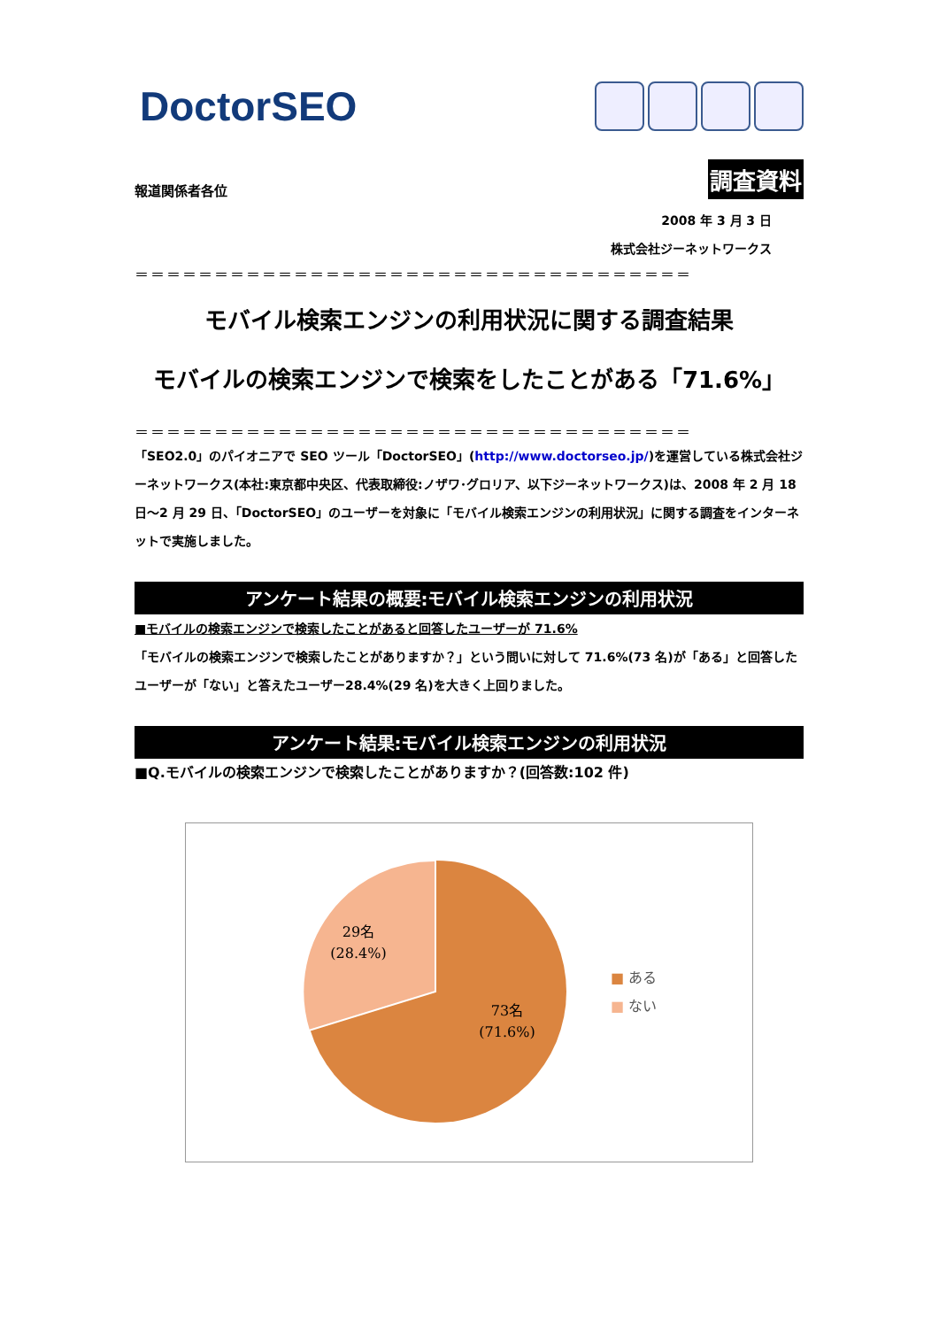DoctorSEO
報道関係者各位 調査資料
2008 年 3 月 3 日
株式会社ジーネットワークス
＝＝＝＝＝＝＝＝＝＝＝＝＝＝＝＝＝＝＝＝＝＝＝＝＝＝＝＝＝＝＝＝＝＝＝
モバイル検索エンジンの利用状況に関する調査結果
モバイルの検索エンジンで検索をしたことがある「71.6%」
＝＝＝＝＝＝＝＝＝＝＝＝＝＝＝＝＝＝＝＝＝＝＝＝＝＝＝＝＝＝＝＝＝＝＝
「SEO2.0」のパイオニアで SEO ツール「DoctorSEO」(http://www.doctorseo.jp/)を運営している株式会社ジーネットワークス(本社:東京都中央区、代表取締役:ノザワ･グロリア、以下ジーネットワークス)は、2008 年 2 月 18 日～2 月 29 日、「DoctorSEO」のユーザーを対象に「モバイル検索エンジンの利用状況」に関する調査をインターネットで実施しました。
アンケート結果の概要:モバイル検索エンジンの利用状況
■モバイルの検索エンジンで検索したことがあると回答したユーザーが 71.6%
「モバイルの検索エンジンで検索したことがありますか？」という問いに対して 71.6%(73 名)が「ある」と回答したユーザーが「ない」と答えたユーザー28.4%(29 名)を大きく上回りました。
アンケート結果:モバイル検索エンジンの利用状況
■Q.モバイルの検索エンジンで検索したことがありますか？(回答数:102 件)
29名
(28.4%)
73名
(71.6%)
■ ある
■ ない